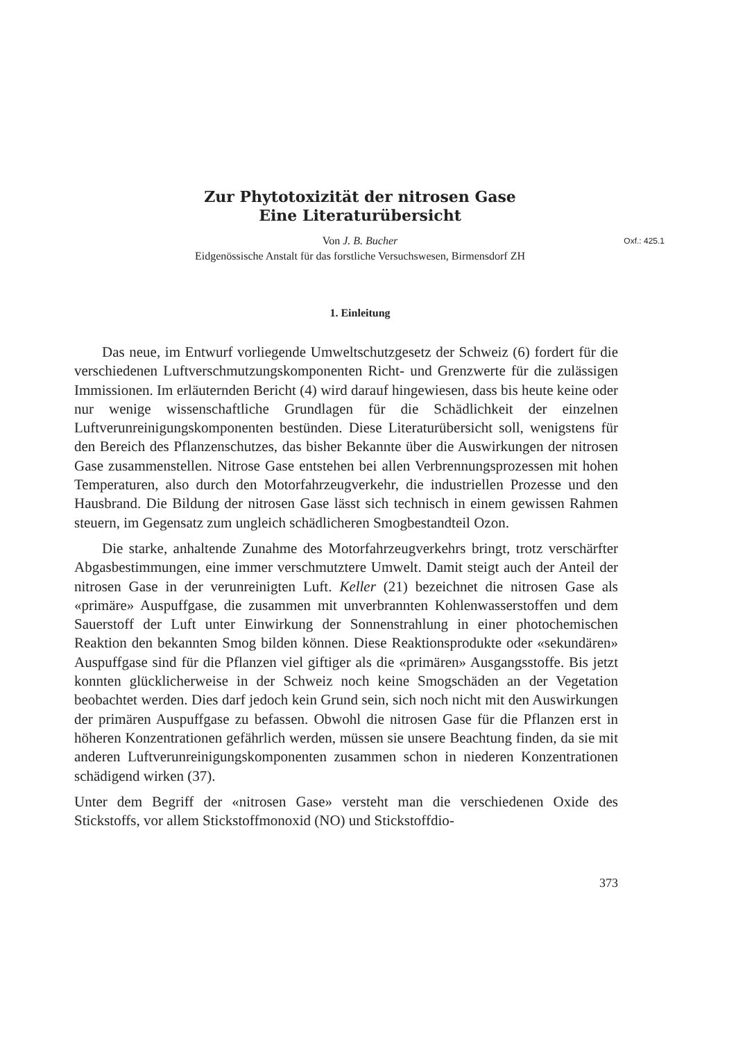Zur Phytotoxizität der nitrosen Gase
Eine Literaturübersicht
Oxf.: 425.1 Von J. B. Bucher
Eidgenössische Anstalt für das forstliche Versuchswesen, Birmensdorf ZH
1. Einleitung
Das neue, im Entwurf vorliegende Umweltschutzgesetz der Schweiz (6) fordert für die verschiedenen Luftverschmutzungskomponenten Richt- und Grenzwerte für die zulässigen Immissionen. Im erläuternden Bericht (4) wird darauf hingewiesen, dass bis heute keine oder nur wenige wissenschaftliche Grundlagen für die Schädlichkeit der einzelnen Luftverunreinigungskomponenten bestünden. Diese Literaturübersicht soll, wenigstens für den Bereich des Pflanzenschutzes, das bisher Bekannte über die Auswirkungen der nitrosen Gase zusammenstellen. Nitrose Gase entstehen bei allen Verbrennungsprozessen mit hohen Temperaturen, also durch den Motorfahrzeugverkehr, die industriellen Prozesse und den Hausbrand. Die Bildung der nitrosen Gase lässt sich technisch in einem gewissen Rahmen steuern, im Gegensatz zum ungleich schädlicheren Smogbestandteil Ozon.
Die starke, anhaltende Zunahme des Motorfahrzeugverkehrs bringt, trotz verschärfter Abgasbestimmungen, eine immer verschmutztere Umwelt. Damit steigt auch der Anteil der nitrosen Gase in der verunreinigten Luft. Keller (21) bezeichnet die nitrosen Gase als «primäre» Auspuffgase, die zusammen mit unverbrannten Kohlenwasserstoffen und dem Sauerstoff der Luft unter Einwirkung der Sonnenstrahlung in einer photochemischen Reaktion den bekannten Smog bilden können. Diese Reaktionsprodukte oder «sekundären» Auspuffgase sind für die Pflanzen viel giftiger als die «primären» Ausgangsstoffe. Bis jetzt konnten glücklicherweise in der Schweiz noch keine Smogschäden an der Vegetation beobachtet werden. Dies darf jedoch kein Grund sein, sich noch nicht mit den Auswirkungen der primären Auspuffgase zu befassen. Obwohl die nitrosen Gase für die Pflanzen erst in höheren Konzentrationen gefährlich werden, müssen sie unsere Beachtung finden, da sie mit anderen Luftverunreinigungskomponenten zusammen schon in niederen Konzentrationen schädigend wirken (37).
Unter dem Begriff der «nitrosen Gase» versteht man die verschiedenen Oxide des Stickstoffs, vor allem Stickstoffmonoxid (NO) und Stickstoffdio-
373